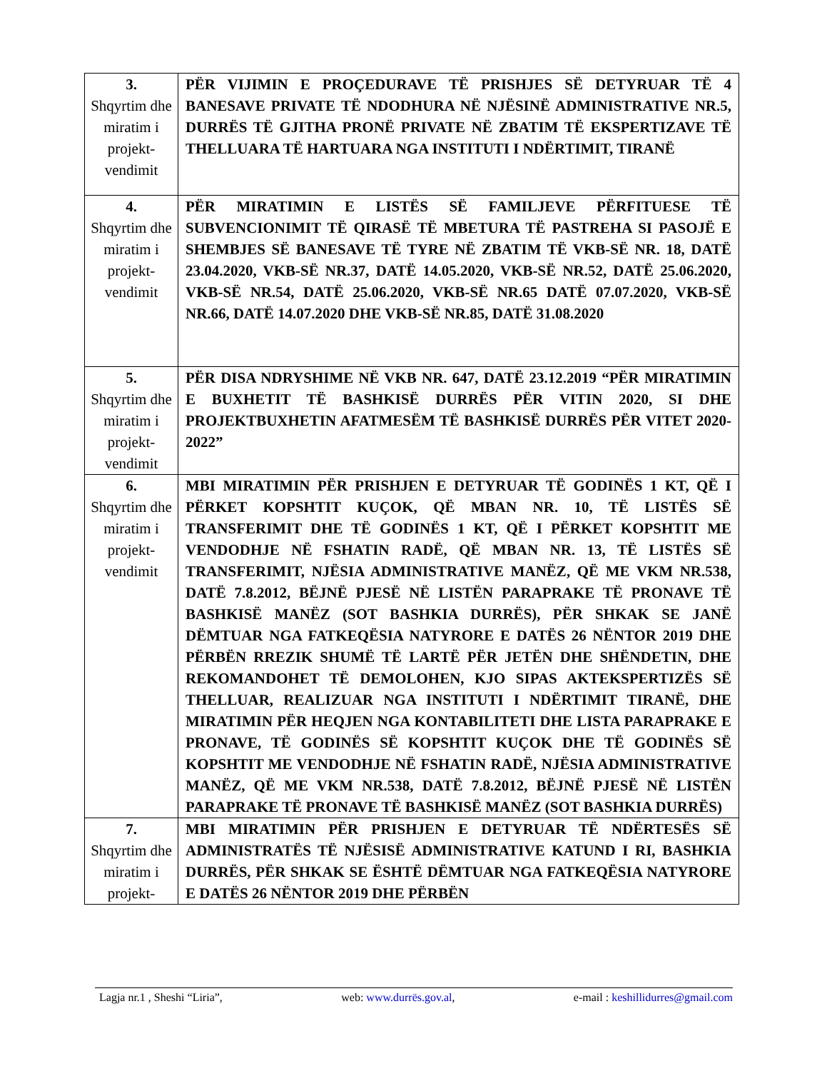| 3. Shqyrtim dhe miratim i projekt-vendimit | PËR VIJIMIN E PROÇEDURAVE TË PRISHJES SË DETYRUAR TË 4 BANESAVE PRIVATE TË NDODHURA NË NJËSINË ADMINISTRATIVE NR.5, DURRËS TË GJITHA PRONË PRIVATE NË ZBATIM TË EKSPERTIZAVE TË THELLUARA TË HARTUARA NGA INSTITUTI I NDËRTIMIT, TIRANË |
| 4. Shqyrtim dhe miratim i projekt-vendimit | PËR MIRATIMIN E LISTËS SË FAMILJEVE PËRFITUESE TË SUBVENCIONIMIT TË QIRASË TË MBETURA TË PASTREHA SI PASOJË E SHEMBJES SË BANESAVE TË TYRE NË ZBATIM TË VKB-SË NR. 18, DATË 23.04.2020, VKB-SË NR.37, DATË 14.05.2020, VKB-SË NR.52, DATË 25.06.2020, VKB-SË NR.54, DATË 25.06.2020, VKB-SË NR.65 DATË 07.07.2020, VKB-SË NR.66, DATË 14.07.2020 DHE VKB-SË NR.85, DATË 31.08.2020 |
| 5. Shqyrtim dhe miratim i projekt-vendimit | PËR DISA NDRYSHIME NË VKB NR. 647, DATË 23.12.2019 “PËR MIRATIMIN E BUXHETIT TË BASHKISË DURRËS PËR VITIN 2020, SI DHE PROJEKTBUXHETIN AFATMESËM TË BASHKISË DURRËS PËR VITET 2020-2022” |
| 6. Shqyrtim dhe miratim i projekt-vendimit | MBI MIRATIMIN PËR PRISHJEN E DETYRUAR TË GODINËS 1 KT, QË I PËRKET KOPSHTIT KUÇOK, QË MBAN NR. 10, TË LISTËS SË TRANSFERIMIT DHE TË GODINËS 1 KT, QË I PËRKET KOPSHTIT ME VENDODHJE NË FSHATIN RADË, QË MBAN NR. 13, TË LISTËS SË TRANSFERIMIT, NJËSIA ADMINISTRATIVE MANËZ, QË ME VKM NR.538, DATË 7.8.2012, BËJNË PJESË NË LISTËN PARAPRAKE TË PRONAVE TË BASHKISË MANËZ (SOT BASHKIA DURRËS), PËR SHKAK SE JANË DËMTUAR NGA FATKEQËSIA NATYRORE E DATËS 26 NËNTOR 2019 DHE PËRBËN RREZIK SHUMË TË LARTË PËR JETËN DHE SHËNDETIN, DHE REKOMANDOHET TË DEMOLOHEN, KJO SIPAS AKTEKSPERTIZËS SË THELLUAR, REALIZUAR NGA INSTITUTI I NDËRTIMIT TIRANË, DHE MIRATIMIN PËR HEQJEN NGA KONTABILITETI DHE LISTA PARAPRAKE E PRONAVE, TË GODINËS SË KOPSHTIT KUÇOK DHE TË GODINËS SË KOPSHTIT ME VENDODHJE NË FSHATIN RADË, NJËSIA ADMINISTRATIVE MANËZ, QË ME VKM NR.538, DATË 7.8.2012, BËJNË PJESË NË LISTËN PARAPRAKE TË PRONAVE TË BASHKISË MANËZ (SOT BASHKIA DURRËS) |
| 7. Shqyrtim dhe miratim i projekt- | MBI MIRATIMIN PËR PRISHJEN E DETYRUAR TË NDËRTESËS SË ADMINISTRATËS TË NJËSISË ADMINISTRATIVE KATUND I RI, BASHKIA DURRËS, PËR SHKAK SE ËSHTË DËMTUAR NGA FATKEQËSIA NATYRORE E DATËS 26 NËNTOR 2019 DHE PËRBËN |
Lagja nr.1 , Sheshi “Liria”, web: www.durrës.gov.al, e-mail : keshillidurres@gmail.com